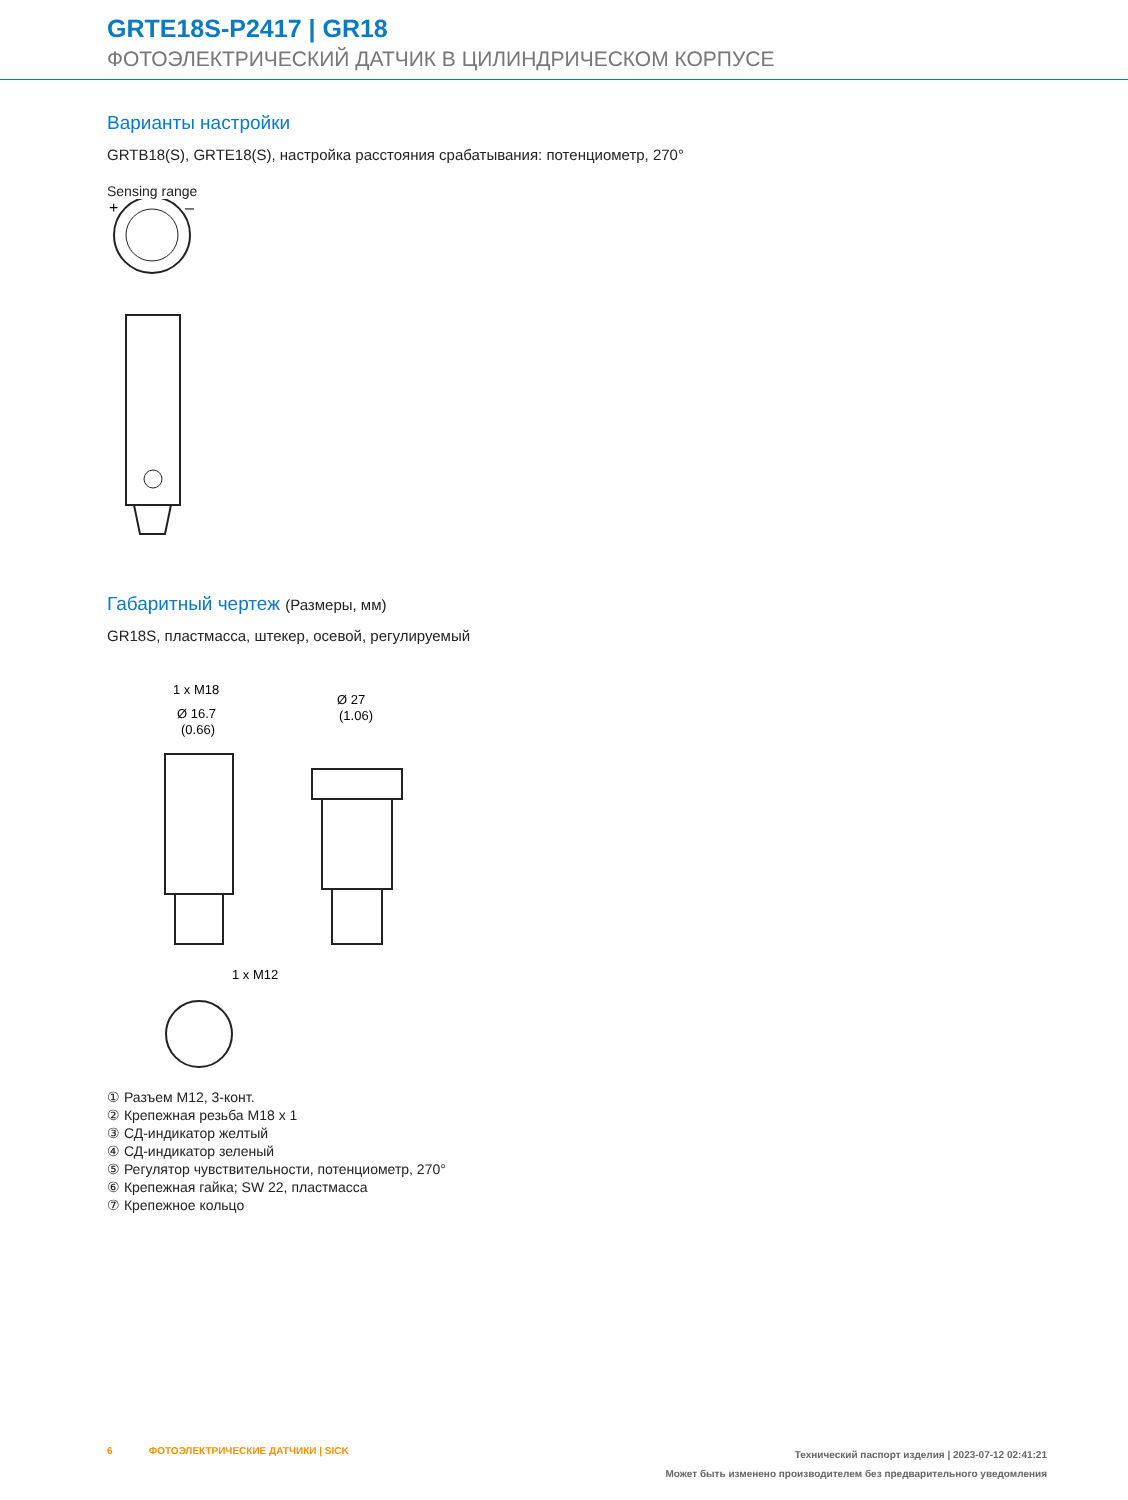GRTE18S-P2417 | GR18
ФОТОЭЛЕКТРИЧЕСКИЙ ДАТЧИК В ЦИЛИНДРИЧЕСКОМ КОРПУСЕ
Варианты настройки
GRTB18(S), GRTE18(S), настройка расстояния срабатывания: потенциометр, 270°
Sensing range
+
–
Габаритный чертеж (Размеры, мм)
GR18S, пластмасса, штекер, осевой, регулируемый
1 x M18
Ø 16.7
(0.66)
Ø 27
(1.06)
1 x M12
① Разъем M12, 3-конт.
② Крепежная резьба M18 x 1
③ СД-индикатор желтый
④ СД-индикатор зеленый
⑤ Регулятор чувствительности, потенциометр, 270°
⑥ Крепежная гайка; SW 22, пластмасса
⑦ Крепежное кольцо
6 ФОТОЭЛЕКТРИЧЕСКИЕ ДАТЧИКИ | SICK
Технический паспорт изделия | 2023-07-12 02:41:21
Может быть изменено производителем без предварительного уведомления